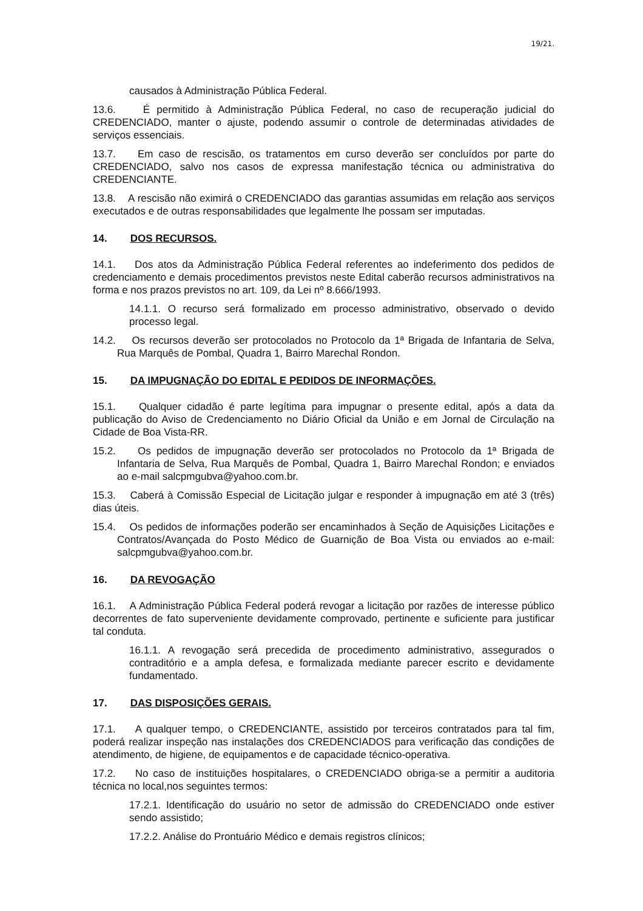19/21.
causados à Administração Pública Federal.
13.6. É permitido à Administração Pública Federal, no caso de recuperação judicial do CREDENCIADO, manter o ajuste, podendo assumir o controle de determinadas atividades de serviços essenciais.
13.7. Em caso de rescisão, os tratamentos em curso deverão ser concluídos por parte do CREDENCIADO, salvo nos casos de expressa manifestação técnica ou administrativa do CREDENCIANTE.
13.8. A rescisão não eximirá o CREDENCIADO das garantias assumidas em relação aos serviços executados e de outras responsabilidades que legalmente lhe possam ser imputadas.
14. DOS RECURSOS.
14.1. Dos atos da Administração Pública Federal referentes ao indeferimento dos pedidos de credenciamento e demais procedimentos previstos neste Edital caberão recursos administrativos na forma e nos prazos previstos no art. 109, da Lei nº 8.666/1993.
14.1.1. O recurso será formalizado em processo administrativo, observado o devido processo legal.
14.2. Os recursos deverão ser protocolados no Protocolo da 1ª Brigada de Infantaria de Selva, Rua Marquês de Pombal, Quadra 1, Bairro Marechal Rondon.
15. DA IMPUGNAÇÃO DO EDITAL E PEDIDOS DE INFORMAÇÕES.
15.1. Qualquer cidadão é parte legítima para impugnar o presente edital, após a data da publicação do Aviso de Credenciamento no Diário Oficial da União e em Jornal de Circulação na Cidade de Boa Vista-RR.
15.2. Os pedidos de impugnação deverão ser protocolados no Protocolo da 1ª Brigada de Infantaria de Selva, Rua Marquês de Pombal, Quadra 1, Bairro Marechal Rondon; e enviados ao e-mail salcpmgubva@yahoo.com.br.
15.3. Caberá à Comissão Especial de Licitação julgar e responder à impugnação em até 3 (três) dias úteis.
15.4. Os pedidos de informações poderão ser encaminhados à Seção de Aquisições Licitações e Contratos/Avançada do Posto Médico de Guarnição de Boa Vista ou enviados ao e-mail: salcpmgubva@yahoo.com.br.
16. DA REVOGAÇÃO
16.1. A Administração Pública Federal poderá revogar a licitação por razões de interesse público decorrentes de fato superveniente devidamente comprovado, pertinente e suficiente para justificar tal conduta.
16.1.1. A revogação será precedida de procedimento administrativo, assegurados o contraditório e a ampla defesa, e formalizada mediante parecer escrito e devidamente fundamentado.
17. DAS DISPOSIÇÕES GERAIS.
17.1. A qualquer tempo, o CREDENCIANTE, assistido por terceiros contratados para tal fim, poderá realizar inspeção nas instalações dos CREDENCIADOS para verificação das condições de atendimento, de higiene, de equipamentos e de capacidade técnico-operativa.
17.2. No caso de instituições hospitalares, o CREDENCIADO obriga-se a permitir a auditoria técnica no local,nos seguintes termos:
17.2.1. Identificação do usuário no setor de admissão do CREDENCIADO onde estiver sendo assistido;
17.2.2. Análise do Prontuário Médico e demais registros clínicos;